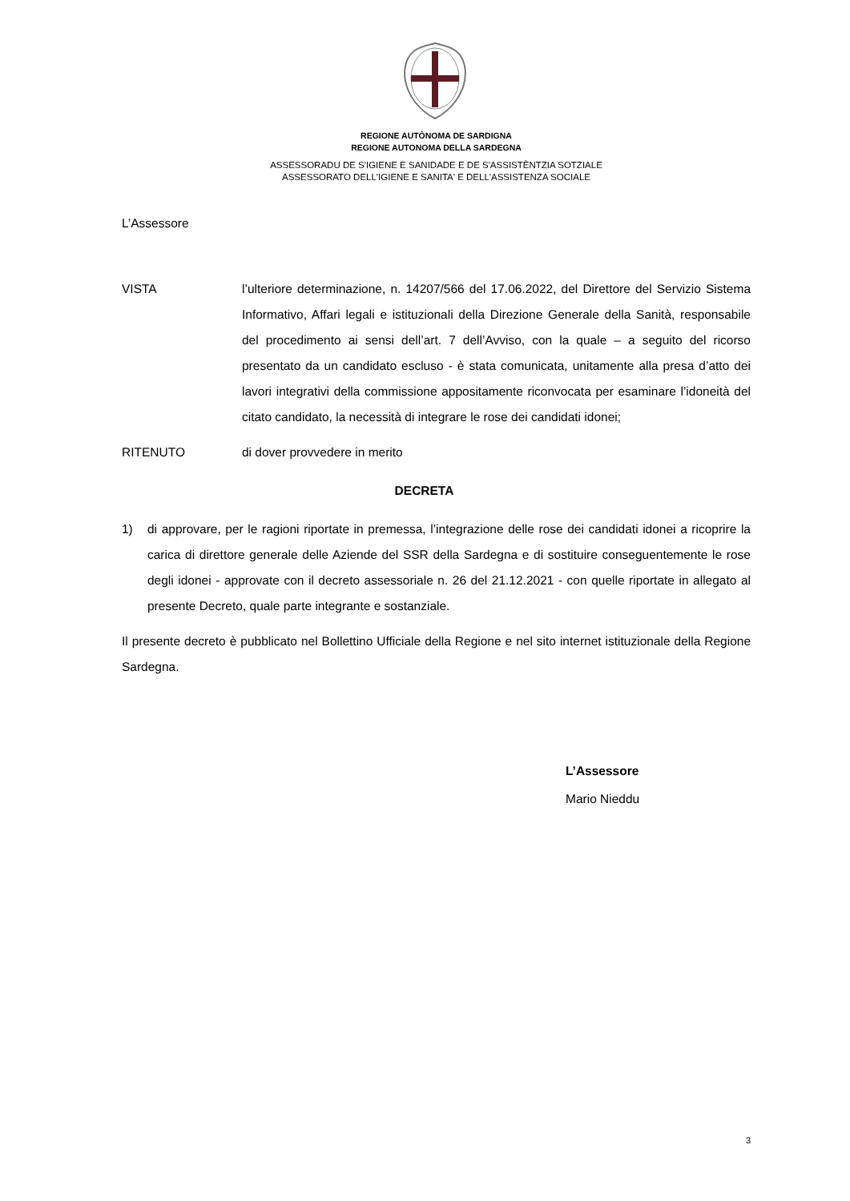REGIONE AUTÒNOMA DE SARDIGNA
REGIONE AUTONOMA DELLA SARDEGNA
ASSESSORADU DE S'IGIENE E SANIDADE E DE S'ASSISTÈNTZIA SOTZIALE
ASSESSORATO DELL'IGIENE E SANITA' E DELL'ASSISTENZA SOCIALE
L’Assessore
VISTA l’ulteriore determinazione, n. 14207/566 del 17.06.2022, del Direttore del Servizio Sistema Informativo, Affari legali e istituzionali della Direzione Generale della Sanità, responsabile del procedimento ai sensi dell’art. 7 dell’Avviso, con la quale – a seguito del ricorso presentato da un candidato escluso - è stata comunicata, unitamente alla presa d’atto dei lavori integrativi della commissione appositamente riconvocata per esaminare l’idoneità del citato candidato, la necessità di integrare le rose dei candidati idonei;
RITENUTO di dover provvedere in merito
DECRETA
1) di approvare, per le ragioni riportate in premessa, l’integrazione delle rose dei candidati idonei a ricoprire la carica di direttore generale delle Aziende del SSR della Sardegna e di sostituire conseguentemente le rose degli idonei - approvate con il decreto assessoriale n. 26 del 21.12.2021 - con quelle riportate in allegato al presente Decreto, quale parte integrante e sostanziale.
Il presente decreto è pubblicato nel Bollettino Ufficiale della Regione e nel sito internet istituzionale della Regione Sardegna.
L’Assessore
Mario Nieddu
3